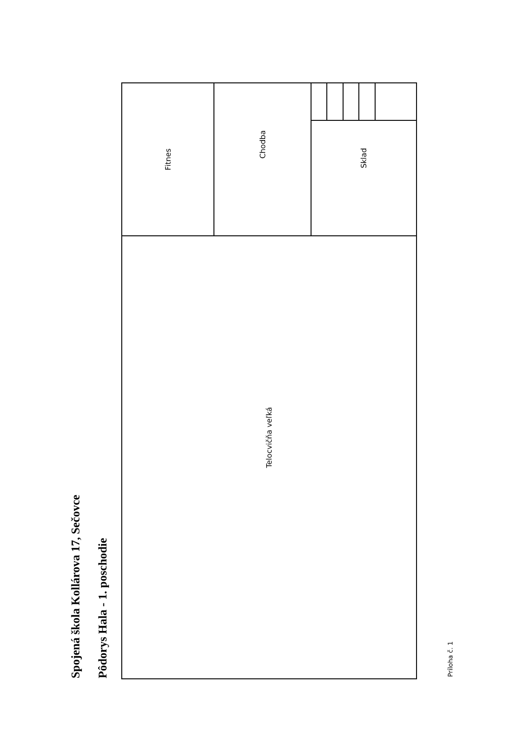Spojená škola Kollárova 17, Sečovce
Pôdorys Hala - 1. poschodie
Fitnes
Chodba
Sklad
Telocvičňa veľká
Príloha č. 1